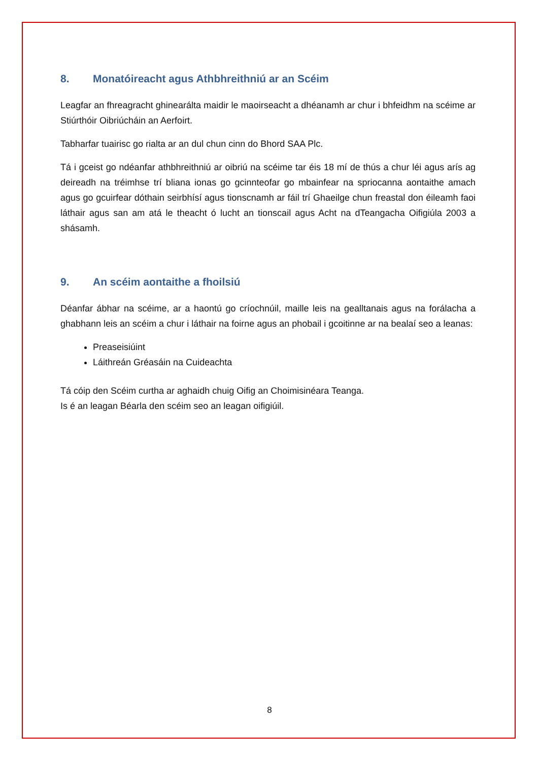8. Monatóireacht agus Athbhreithniú ar an Scéim
Leagfar an fhreagracht ghinearálta maidir le maoirseacht a dhéanamh ar chur i bhfeidhm na scéime ar Stiúrthóir Oibriúcháin an Aerfoirt.
Tabharfar tuairisc go rialta ar an dul chun cinn do Bhord SAA Plc.
Tá i gceist go ndéanfar athbhreithniú ar oibriú na scéime tar éis 18 mí de thús a chur léi agus arís ag deireadh na tréimhse trí bliana ionas go gcinnteofar go mbainfear na spriocanna aontaithe amach agus go gcuirfear dóthain seirbhísí agus tionscnamh ar fáil trí Ghaeilge chun freastal don éileamh faoi láthair agus san am atá le theacht ó lucht an tionscail agus Acht na dTeangacha Oifigiúla 2003 a shásamh.
9. An scéim aontaithe a fhoilsiú
Déanfar ábhar na scéime, ar a haontú go críochnúil, maille leis na gealltanais agus na forálacha a ghabhann leis an scéim a chur i láthair na foirne agus an phobail i gcoitinne ar na bealaí seo a leanas:
Preaseisiúint
Láithreán Gréasáin na Cuideachta
Tá cóip den Scéim curtha ar aghaidh chuig Oifig an Choimisinéara Teanga.
Is é an leagan Béarla den scéim seo an leagan oifigiúil.
8